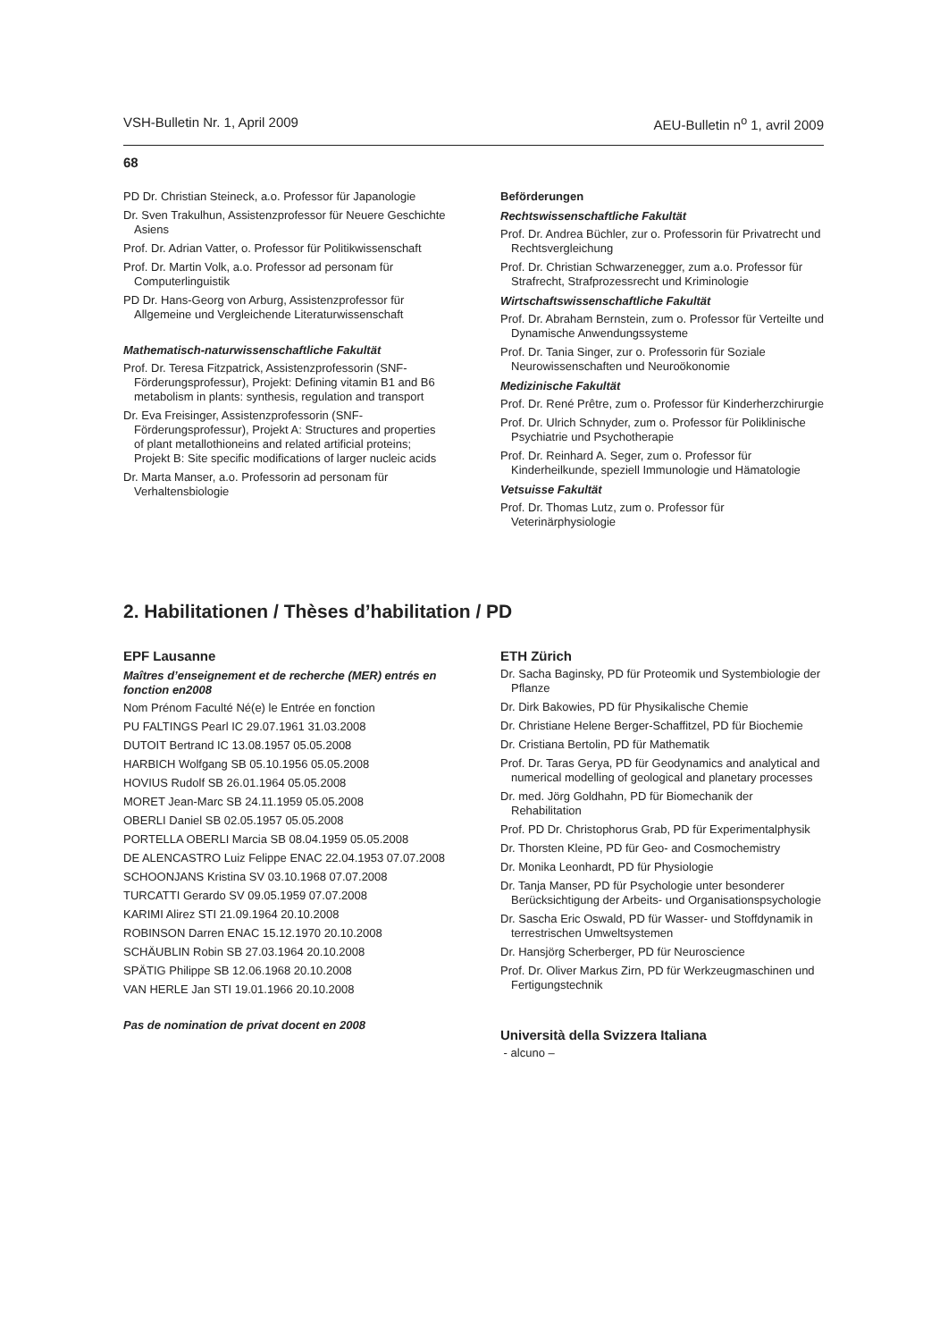VSH-Bulletin Nr. 1, April 2009 AEU-Bulletin n<sup>o</sup> 1, avril 2009
68
PD Dr. Christian Steineck, a.o. Professor für Japanologie
Dr. Sven Trakulhun, Assistenzprofessor für Neuere Geschichte Asiens
Prof. Dr. Adrian Vatter, o. Professor für Politikwissenschaft
Prof. Dr. Martin Volk, a.o. Professor ad personam für Computerlinguistik
PD Dr. Hans-Georg von Arburg, Assistenzprofessor für Allgemeine und Vergleichende Literaturwissenschaft
Mathematisch-naturwissenschaftliche Fakultät
Prof. Dr. Teresa Fitzpatrick, Assistenzprofessorin (SNF-Förderungsprofessur), Projekt: Defining vitamin B1 and B6 metabolism in plants: synthesis, regulation and transport
Dr. Eva Freisinger, Assistenzprofessorin (SNF-Förderungsprofessur), Projekt A: Structures and properties of plant metallothioneins and related artificial proteins; Projekt B: Site specific modifications of larger nucleic acids
Dr. Marta Manser, a.o. Professorin ad personam für Verhaltensbiologie
Beförderungen
Rechtswissenschaftliche Fakultät
Prof. Dr. Andrea Büchler, zur o. Professorin für Privatrecht und Rechtsvergleichung
Prof. Dr. Christian Schwarzenegger, zum a.o. Professor für Strafrecht, Strafprozessrecht und Kriminologie
Wirtschaftswissenschaftliche Fakultät
Prof. Dr. Abraham Bernstein, zum o. Professor für Verteilte und Dynamische Anwendungssysteme
Prof. Dr. Tania Singer, zur o. Professorin für Soziale Neurowissenschaften und Neuroökonomie
Medizinische Fakultät
Prof. Dr. René Prêtre, zum o. Professor für Kinderherzchirurgie
Prof. Dr. Ulrich Schnyder, zum o. Professor für Poliklinische Psychiatrie und Psychotherapie
Prof. Dr. Reinhard A. Seger, zum o. Professor für Kinderheilkunde, speziell Immunologie und Hämatologie
Vetsuisse Fakultät
Prof. Dr. Thomas Lutz, zum o. Professor für Veterinärphysiologie
2. Habilitationen / Thèses d’habilitation / PD
EPF Lausanne
Maîtres d’enseignement et de recherche (MER) entrés en fonction en2008
Nom Prénom Faculté Né(e) le Entrée en fonction
PU FALTINGS Pearl IC 29.07.1961 31.03.2008
DUTOIT Bertrand IC 13.08.1957 05.05.2008
HARBICH Wolfgang SB 05.10.1956 05.05.2008
HOVIUS Rudolf SB 26.01.1964 05.05.2008
MORET Jean-Marc SB 24.11.1959 05.05.2008
OBERLI Daniel SB 02.05.1957 05.05.2008
PORTELLA OBERLI Marcia SB 08.04.1959 05.05.2008
DE ALENCASTRO Luiz Felippe ENAC 22.04.1953 07.07.2008
SCHOONJANS Kristina SV 03.10.1968 07.07.2008
TURCATTI Gerardo SV 09.05.1959 07.07.2008
KARIMI Alirez STI 21.09.1964 20.10.2008
ROBINSON Darren ENAC 15.12.1970 20.10.2008
SCHÄUBLIN Robin SB 27.03.1964 20.10.2008
SPÄTIG Philippe SB 12.06.1968 20.10.2008
VAN HERLE Jan STI 19.01.1966 20.10.2008
Pas de nomination de privat docent en 2008
ETH Zürich
Dr. Sacha Baginsky, PD für Proteomik und Systembiologie der Pflanze
Dr. Dirk Bakowies, PD für Physikalische Chemie
Dr. Christiane Helene Berger-Schaffitzel, PD für Biochemie
Dr. Cristiana Bertolin, PD für Mathematik
Prof. Dr. Taras Gerya, PD für Geodynamics and analytical and numerical modelling of geological and planetary processes
Dr. med. Jörg Goldhahn, PD für Biomechanik der Rehabilitation
Prof. PD Dr. Christophorus Grab, PD für Experimentalphysik
Dr. Thorsten Kleine, PD für Geo- and Cosmochemistry
Dr. Monika Leonhardt, PD für Physiologie
Dr. Tanja Manser, PD für Psychologie unter besonderer Berücksichtigung der Arbeits- und Organisationspsychologie
Dr. Sascha Eric Oswald, PD für Wasser- und Stoffdynamik in terrestrischen Umweltsystemen
Dr. Hansjörg Scherberger, PD für Neuroscience
Prof. Dr. Oliver Markus Zirn, PD für Werkzeugmaschinen und Fertigungstechnik
Università della Svizzera Italiana
- alcuno –